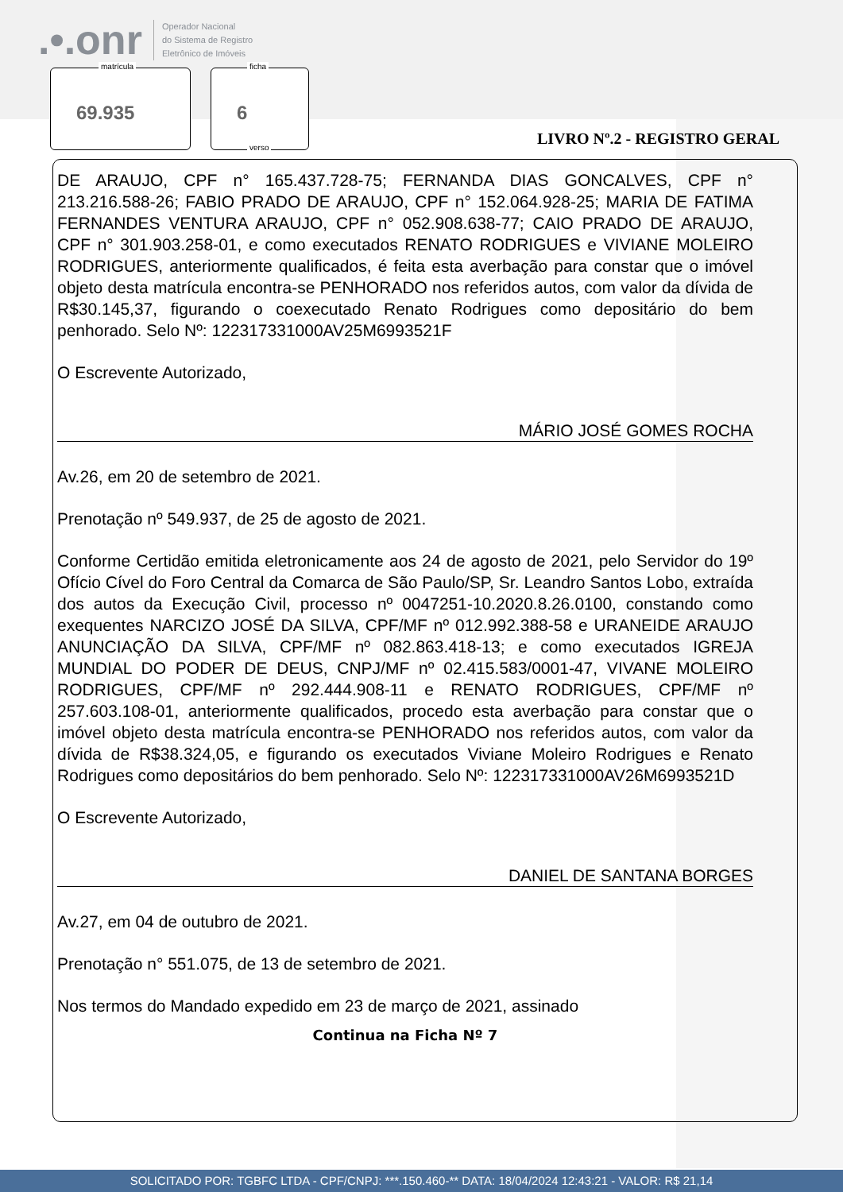.•.onr Operador Nacional
do Sistema de Registro
Eletrônico de Imóveis
matrícula
69.935
ficha
6
verso
LIVRO Nº.2 - REGISTRO GERAL
DE ARAUJO, CPF n° 165.437.728-75; FERNANDA DIAS GONCALVES, CPF n° 213.216.588-26; FABIO PRADO DE ARAUJO, CPF n° 152.064.928-25; MARIA DE FATIMA FERNANDES VENTURA ARAUJO, CPF n° 052.908.638-77; CAIO PRADO DE ARAUJO, CPF n° 301.903.258-01, e como executados RENATO RODRIGUES e VIVIANE MOLEIRO RODRIGUES, anteriormente qualificados, é feita esta averbação para constar que o imóvel objeto desta matrícula encontra-se PENHORADO nos referidos autos, com valor da dívida de R$30.145,37, figurando o coexecutado Renato Rodrigues como depositário do bem penhorado. Selo Nº: 122317331000AV25M6993521F
O Escrevente Autorizado,
MÁRIO JOSÉ GOMES ROCHA
Av.26, em 20 de setembro de 2021.
Prenotação nº 549.937, de 25 de agosto de 2021.
Conforme Certidão emitida eletronicamente aos 24 de agosto de 2021, pelo Servidor do 19º Ofício Cível do Foro Central da Comarca de São Paulo/SP, Sr. Leandro Santos Lobo, extraída dos autos da Execução Civil, processo nº 0047251-10.2020.8.26.0100, constando como exequentes NARCIZO JOSÉ DA SILVA, CPF/MF nº 012.992.388-58 e URANEIDE ARAUJO ANUNCIAÇÃO DA SILVA, CPF/MF nº 082.863.418-13; e como executados IGREJA MUNDIAL DO PODER DE DEUS, CNPJ/MF nº 02.415.583/0001-47, VIVANE MOLEIRO RODRIGUES, CPF/MF nº 292.444.908-11 e RENATO RODRIGUES, CPF/MF nº 257.603.108-01, anteriormente qualificados, procedo esta averbação para constar que o imóvel objeto desta matrícula encontra-se PENHORADO nos referidos autos, com valor da dívida de R$38.324,05, e figurando os executados Viviane Moleiro Rodrigues e Renato Rodrigues como depositários do bem penhorado. Selo Nº: 122317331000AV26M6993521D
O Escrevente Autorizado,
DANIEL DE SANTANA BORGES
Av.27, em 04 de outubro de 2021.
Prenotação n° 551.075, de 13 de setembro de 2021.
Nos termos do Mandado expedido em 23 de março de 2021, assinado
Continua na Ficha Nº 7
SOLICITADO POR: TGBFC LTDA - CPF/CNPJ: ***.150.460-** DATA: 18/04/2024 12:43:21 - VALOR: R$ 21,14